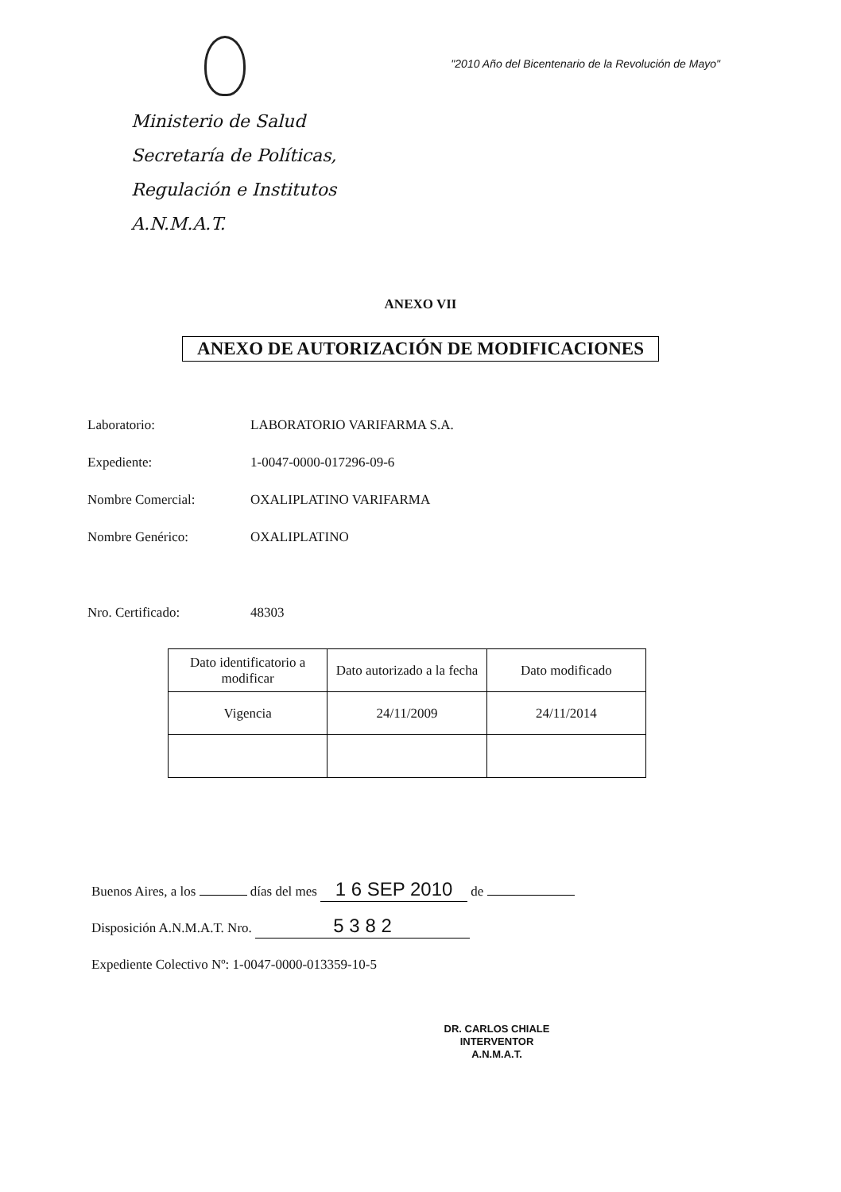Ministerio de Salud
Secretaría de Políticas,
Regulación e Institutos
A.N.M.A.T.
"2010 Año del Bicentenario de la Revolución de Mayo"
ANEXO VII
ANEXO DE AUTORIZACIÓN DE MODIFICACIONES
Laboratorio: LABORATORIO VARIFARMA S.A.
Expediente: 1-0047-0000-017296-09-6
Nombre Comercial: OXALIPLATINO VARIFARMA
Nombre Genérico: OXALIPLATINO
Nro. Certificado: 48303
| Dato identificatorio a modificar | Dato autorizado a la fecha | Dato modificado |
| --- | --- | --- |
| Vigencia | 24/11/2009 | 24/11/2014 |
Buenos Aires, a los días del mes 1 6 SEP 2010 de
Disposición A.N.M.A.T. Nro. 5 3 8 2
Expediente Colectivo Nº: 1-0047-0000-013359-10-5
DR. CARLOS CHIALE
INTERVENTOR
A.N.M.A.T.